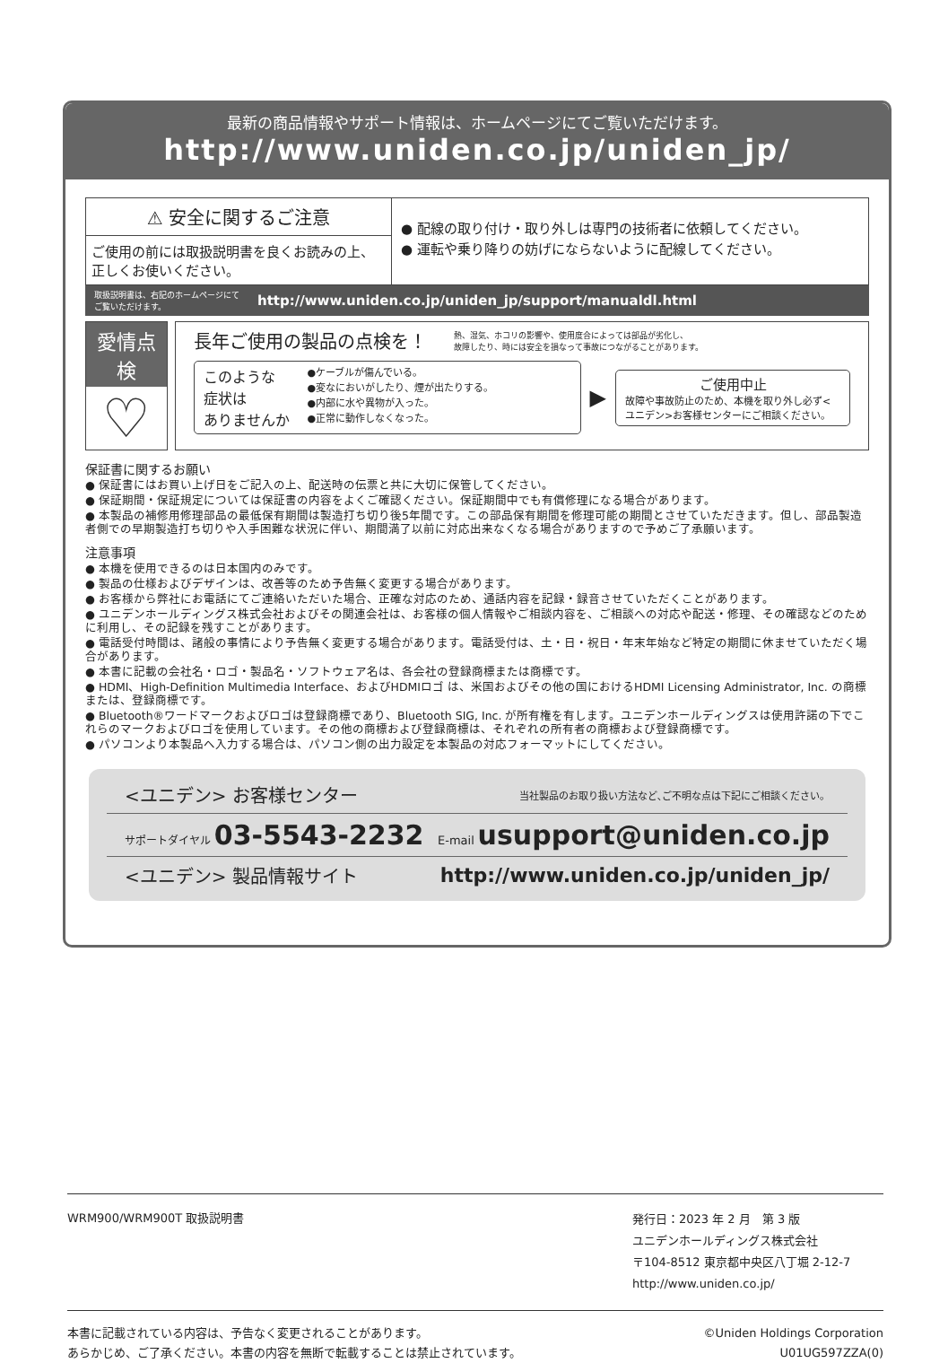最新の商品情報やサポート情報は、ホームページにてご覧いただけます。
http://www.uniden.co.jp/uniden_jp/
⚠ 安全に関するご注意
ご使用の前には取扱説明書を良くお読みの上、正しくお使いください。
● 配線の取り付け・取り外しは専門の技術者に依頼してください。
● 運転や乗り降りの妨げにならないように配線してください。
取扱説明書は、右記のホームページにて
ご覧いただけます。 http://www.uniden.co.jp/uniden_jp/support/manualdl.html
愛情点検
♡
長年ご使用の製品の点検を！ 熱、湿気、ホコリの影響や、使用度合によっては部品が劣化し、
故障したり、時には安全を損なって事故につながることがあります。
このような
症状は
ありませんか ●ケーブルが傷んでいる。
●変なにおいがしたり、煙が出たりする。
●内部に水や異物が入った。
●正常に動作しなくなった。
▶
ご使用中止
故障や事故防止のため、本機を取り外し必ず<ユニデン>お客様センターにご相談ください。
保証書に関するお願い
● 保証書にはお買い上げ日をご記入の上、配送時の伝票と共に大切に保管してください。
● 保証期間・保証規定については保証書の内容をよくご確認ください。保証期間中でも有償修理になる場合があります。
● 本製品の補修用修理部品の最低保有期間は製造打ち切り後5年間です。この部品保有期間を修理可能の期間とさせていただきます。但し、部品製造者側での早期製造打ち切りや入手困難な状況に伴い、期間満了以前に対応出来なくなる場合がありますので予めご了承願います。
注意事項
● 本機を使用できるのは日本国内のみです。
● 製品の仕様およびデザインは、改善等のため予告無く変更する場合があります。
● お客様から弊社にお電話にてご連絡いただいた場合、正確な対応のため、通話内容を記録・録音させていただくことがあります。
● ユニデンホールディングス株式会社およびその関連会社は、お客様の個人情報やご相談内容を、ご相談への対応や配送・修理、その確認などのために利用し、その記録を残すことがあります。
● 電話受付時間は、諸般の事情により予告無く変更する場合があります。電話受付は、土・日・祝日・年末年始など特定の期間に休ませていただく場合があります。
● 本書に記載の会社名・ロゴ・製品名・ソフトウェア名は、各会社の登録商標または商標です。
● HDMI、High-Definition Multimedia Interface、およびHDMIロゴ は、米国およびその他の国におけるHDMI Licensing Administrator, Inc. の商標または、登録商標です。
● Bluetooth®ワードマークおよびロゴは登録商標であり、Bluetooth SIG, Inc. が所有権を有します。ユニデンホールディングスは使用許諾の下でこれらのマークおよびロゴを使用しています。その他の商標および登録商標は、それぞれの所有者の商標および登録商標です。
● パソコンより本製品へ入力する場合は、パソコン側の出力設定を本製品の対応フォーマットにしてください。
<ユニデン> お客様センター 当社製品のお取り扱い方法など､ご不明な点は下記にご相談ください。
サポートダイヤル 03-5543-2232 E-mail usupport@uniden.co.jp
<ユニデン> 製品情報サイト http://www.uniden.co.jp/uniden_jp/
WRM900/WRM900T 取扱説明書 発行日：2023 年 2 月　第 3 版
ユニデンホールディングス株式会社
〒104-8512 東京都中央区八丁堀 2-12-7
http://www.uniden.co.jp/
本書に記載されている内容は、予告なく変更されることがあります。
あらかじめ、ご了承ください。本書の内容を無断で転載することは禁止されています。 ©Uniden Holdings Corporation
U01UG597ZZA(0)